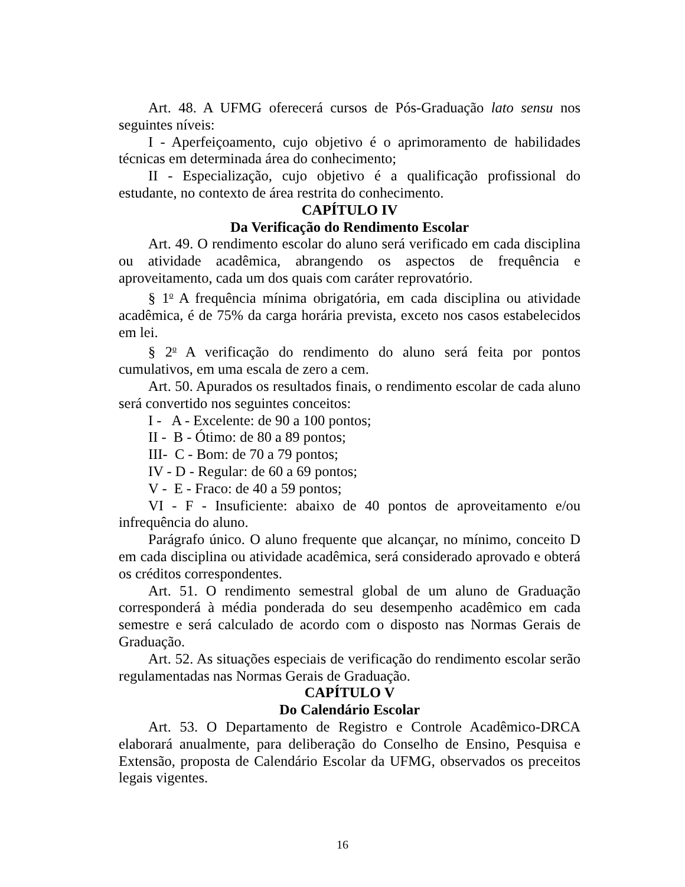Art. 48. A UFMG oferecerá cursos de Pós-Graduação lato sensu nos seguintes níveis:
I - Aperfeiçoamento, cujo objetivo é o aprimoramento de habilidades técnicas em determinada área do conhecimento;
II - Especialização, cujo objetivo é a qualificação profissional do estudante, no contexto de área restrita do conhecimento.
CAPÍTULO IV
Da Verificação do Rendimento Escolar
Art. 49. O rendimento escolar do aluno será verificado em cada disciplina ou atividade acadêmica, abrangendo os aspectos de frequência e aproveitamento, cada um dos quais com caráter reprovatório.
§ 1<sup>o</sup> A frequência mínima obrigatória, em cada disciplina ou atividade acadêmica, é de 75% da carga horária prevista, exceto nos casos estabelecidos em lei.
§ 2<sup>o</sup> A verificação do rendimento do aluno será feita por pontos cumulativos, em uma escala de zero a cem.
Art. 50. Apurados os resultados finais, o rendimento escolar de cada aluno será convertido nos seguintes conceitos:
I - A - Excelente: de 90 a 100 pontos;
II - B - Ótimo: de 80 a 89 pontos;
III- C - Bom: de 70 a 79 pontos;
IV - D - Regular: de 60 a 69 pontos;
V - E - Fraco: de 40 a 59 pontos;
VI - F - Insuficiente: abaixo de 40 pontos de aproveitamento e/ou infrequência do aluno.
Parágrafo único. O aluno frequente que alcançar, no mínimo, conceito D em cada disciplina ou atividade acadêmica, será considerado aprovado e obterá os créditos correspondentes.
Art. 51. O rendimento semestral global de um aluno de Graduação corresponderá à média ponderada do seu desempenho acadêmico em cada semestre e será calculado de acordo com o disposto nas Normas Gerais de Graduação.
Art. 52. As situações especiais de verificação do rendimento escolar serão regulamentadas nas Normas Gerais de Graduação.
CAPÍTULO V
Do Calendário Escolar
Art. 53. O Departamento de Registro e Controle Acadêmico-DRCA elaborará anualmente, para deliberação do Conselho de Ensino, Pesquisa e Extensão, proposta de Calendário Escolar da UFMG, observados os preceitos legais vigentes.
16